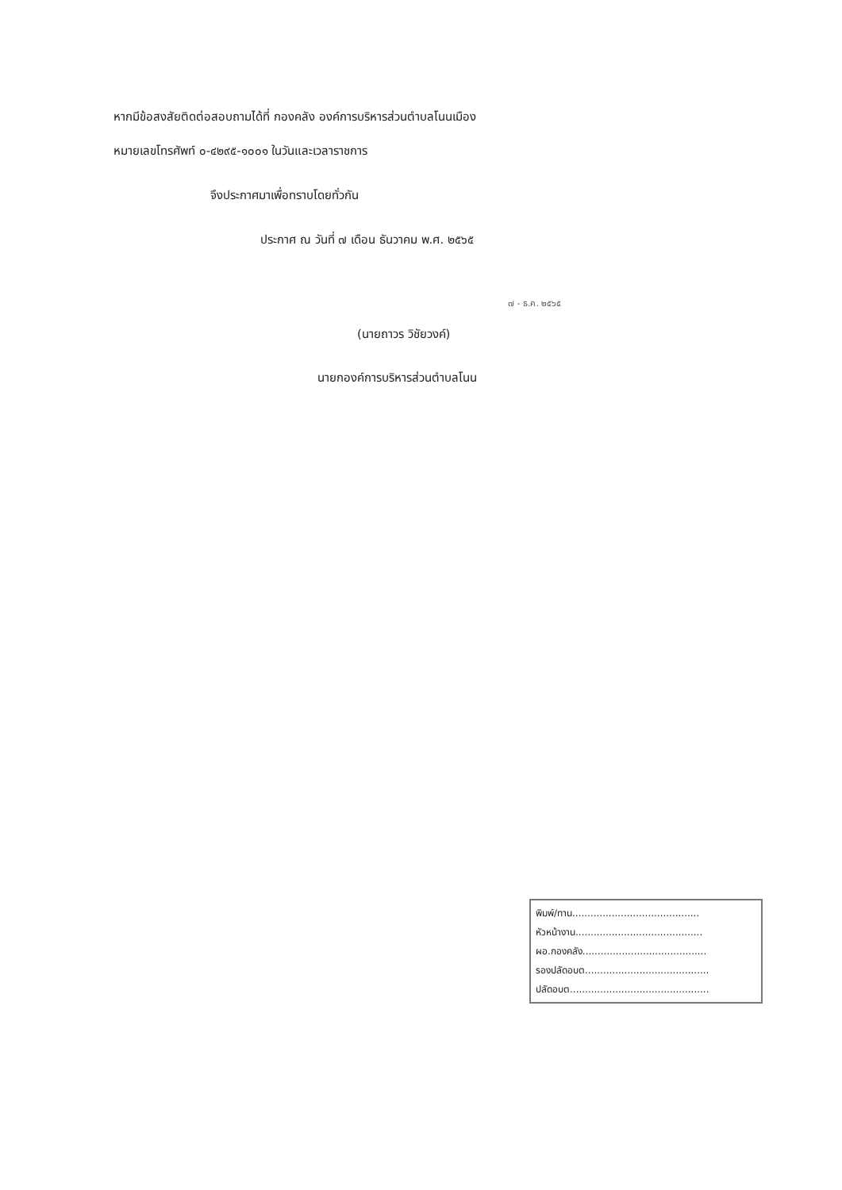หากมีข้อสงสัยติดต่อสอบถามได้ที่ กองคลัง องค์การบริหารส่วนตำบลโนนเมือง
หมายเลขโทรศัพท์ ๐-๔๒๙๕-๑๐๐๑ ในวันและเวลาราชการ
จึงประกาศมาเพื่อทราบโดยทั่วกัน
ประกาศ ณ วันที่ ๗ เดือน ธันวาคม พ.ศ. ๒๕๖๕
๗ - ธ.ค. ๒๕๖๕
(นายถาวร วิชัยวงค์)
นายกองค์การบริหารส่วนตำบลโนน
พิมพ์/ทาน..........................................
หัวหน้างาน..........................................
ผอ.กองคลัง.........................................
รองปลัดอบต.........................................
ปลัดอบต..............................................